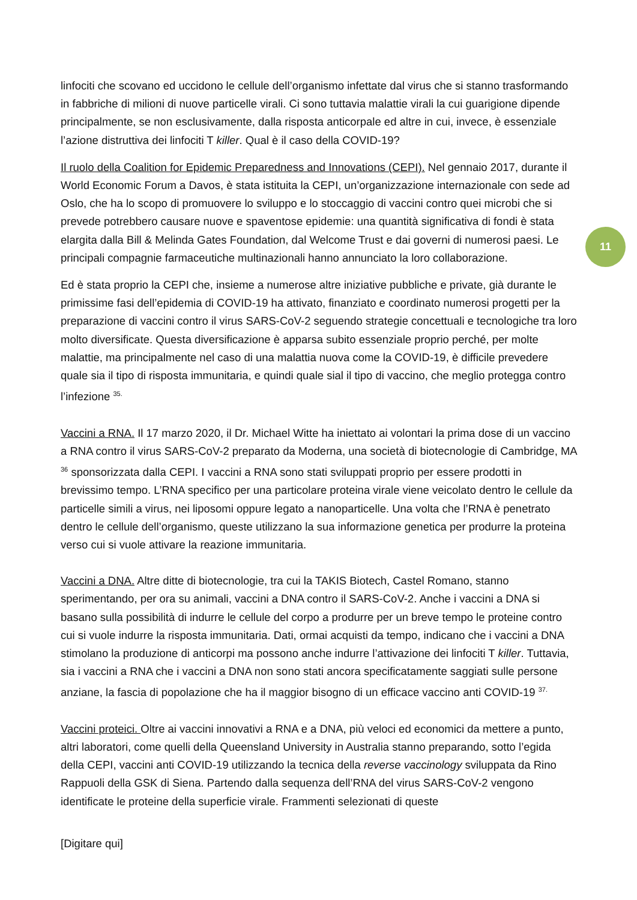11
linfociti che scovano ed uccidono le cellule dell’organismo infettate dal virus che si stanno trasformando in fabbriche di milioni di nuove particelle virali. Ci sono tuttavia malattie virali la cui guarigione dipende principalmente, se non esclusivamente, dalla risposta anticorpale ed altre in cui, invece, è essenziale l’azione distruttiva dei linfociti T killer. Qual è il caso della COVID-19?
Il ruolo della Coalition for Epidemic Preparedness and Innovations (CEPI). Nel gennaio 2017, durante il World Economic Forum a Davos, è stata istituita la CEPI, un’organizzazione internazionale con sede ad Oslo, che ha lo scopo di promuovere lo sviluppo e lo stoccaggio di vaccini contro quei microbi che si prevede potrebbero causare nuove e spaventose epidemie: una quantità significativa di fondi è stata elargita dalla Bill & Melinda Gates Foundation, dal Welcome Trust e dai governi di numerosi paesi. Le principali compagnie farmaceutiche multinazionali hanno annunciato la loro collaborazione.
Ed è stata proprio la CEPI che, insieme a numerose altre iniziative pubbliche e private, già durante le primissime fasi dell’epidemia di COVID-19 ha attivato, finanziato e coordinato numerosi progetti per la preparazione di vaccini contro il virus SARS-CoV-2 seguendo strategie concettuali e tecnologiche tra loro molto diversificate. Questa diversificazione è apparsa subito essenziale proprio perché, per molte malattie, ma principalmente nel caso di una malattia nuova come la COVID-19, è difficile prevedere quale sia il tipo di risposta immunitaria, e quindi quale sial il tipo di vaccino, che meglio protegga contro l’infezione <sup>35.</sup>
Vaccini a RNA. Il 17 marzo 2020, il Dr. Michael Witte ha iniettato ai volontari la prima dose di un vaccino a RNA contro il virus SARS-CoV-2 preparato da Moderna, una società di biotecnologie di Cambridge, MA <sup>36</sup> sponsorizzata dalla CEPI. I vaccini a RNA sono stati sviluppati proprio per essere prodotti in brevissimo tempo. L’RNA specifico per una particolare proteina virale viene veicolato dentro le cellule da particelle simili a virus, nei liposomi oppure legato a nanoparticelle. Una volta che l’RNA è penetrato dentro le cellule dell’organismo, queste utilizzano la sua informazione genetica per produrre la proteina verso cui si vuole attivare la reazione immunitaria.
Vaccini a DNA. Altre ditte di biotecnologie, tra cui la TAKIS Biotech, Castel Romano, stanno sperimentando, per ora su animali, vaccini a DNA contro il SARS-CoV-2. Anche i vaccini a DNA si basano sulla possibilità di indurre le cellule del corpo a produrre per un breve tempo le proteine contro cui si vuole indurre la risposta immunitaria. Dati, ormai acquisti da tempo, indicano che i vaccini a DNA stimolano la produzione di anticorpi ma possono anche indurre l’attivazione dei linfociti T killer. Tuttavia, sia i vaccini a RNA che i vaccini a DNA non sono stati ancora specificatamente saggiati sulle persone anziane, la fascia di popolazione che ha il maggior bisogno di un efficace vaccino anti COVID-19 <sup>37.</sup>
Vaccini proteici. Oltre ai vaccini innovativi a RNA e a DNA, più veloci ed economici da mettere a punto, altri laboratori, come quelli della Queensland University in Australia stanno preparando, sotto l’egida della CEPI, vaccini anti COVID-19 utilizzando la tecnica della reverse vaccinology sviluppata da Rino Rappuoli della GSK di Siena. Partendo dalla sequenza dell’RNA del virus SARS-CoV-2 vengono identificate le proteine della superficie virale. Frammenti selezionati di queste
[Digitare qui]